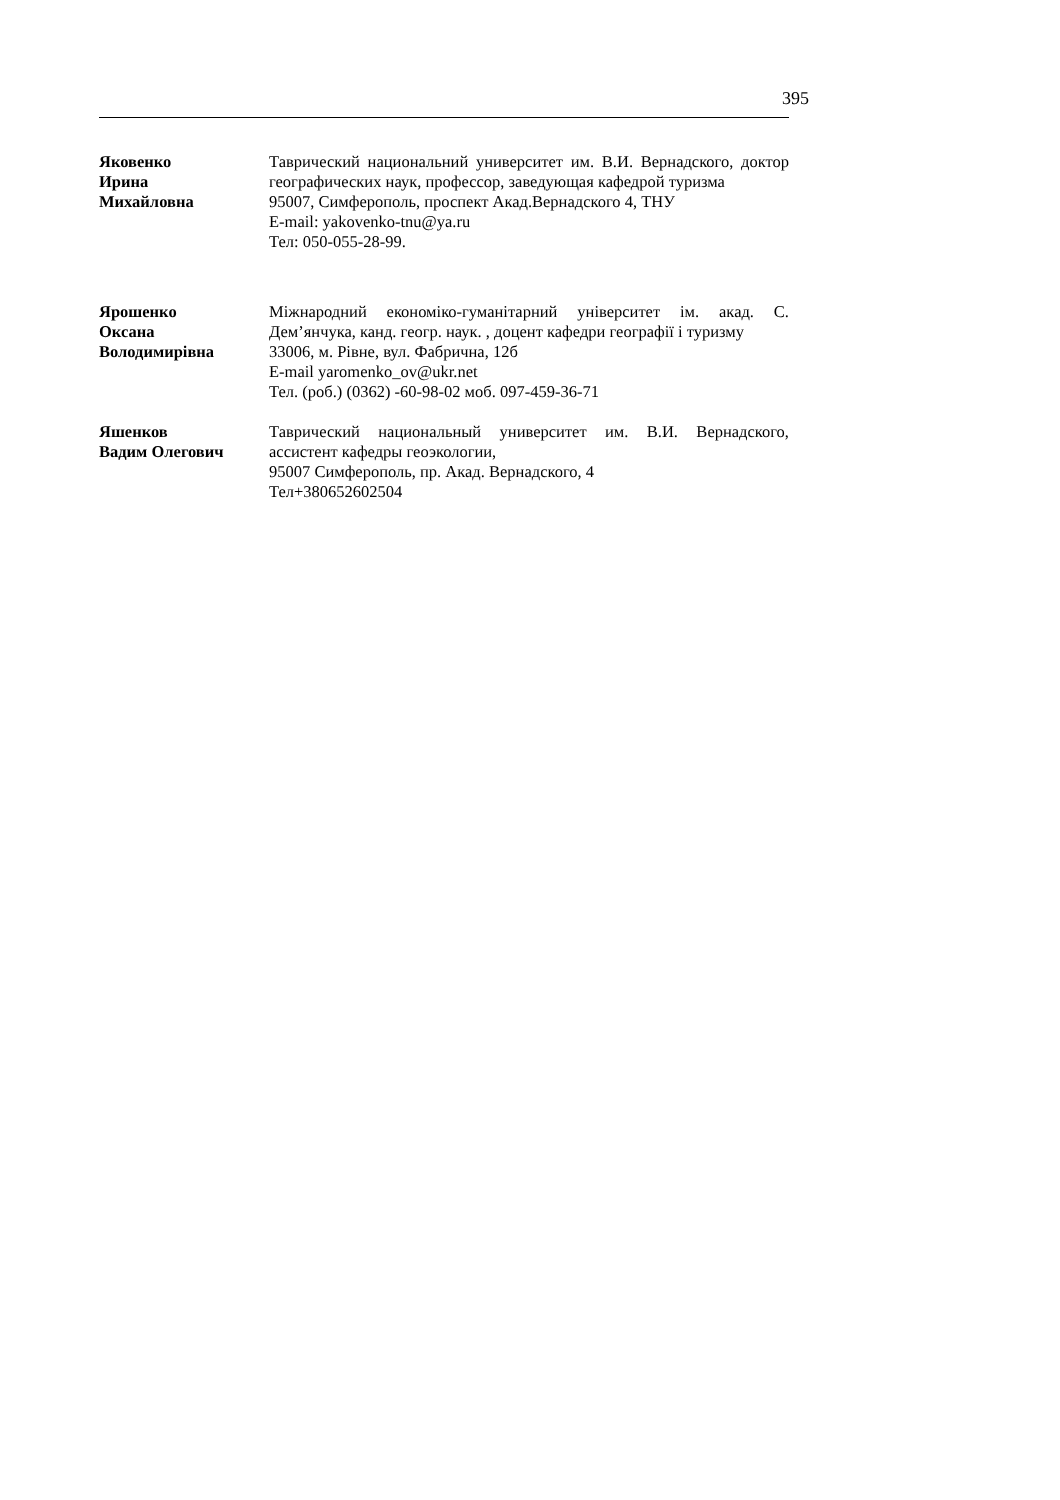395
Яковенко
Ирина
Михайловна
Таврический национальний университет им. В.И. Вернадского, доктор географических наук, профессор, заведующая кафедрой туризма
95007, Симферополь, проспект Акад.Вернадского 4, ТНУ
E-mail: yakovenko-tnu@ya.ru
Тел: 050-055-28-99.
Ярошенко
Оксана
Володимирівна
Міжнародний економіко-гуманітарний університет ім. акад. С. Дем’янчука, канд. геогр. наук. , доцент кафедри географії і туризму
33006, м. Рівне, вул. Фабрична, 12б
E-mail yaromenko_ov@ukr.net
Тел. (роб.) (0362) -60-98-02 моб. 097-459-36-71
Яшенков
Вадим Олегович
Таврический национальный университет им. В.И. Вернадского, ассистент кафедры геоэкологии,
95007 Симферополь, пр. Акад. Вернадского, 4
Тел+380652602504